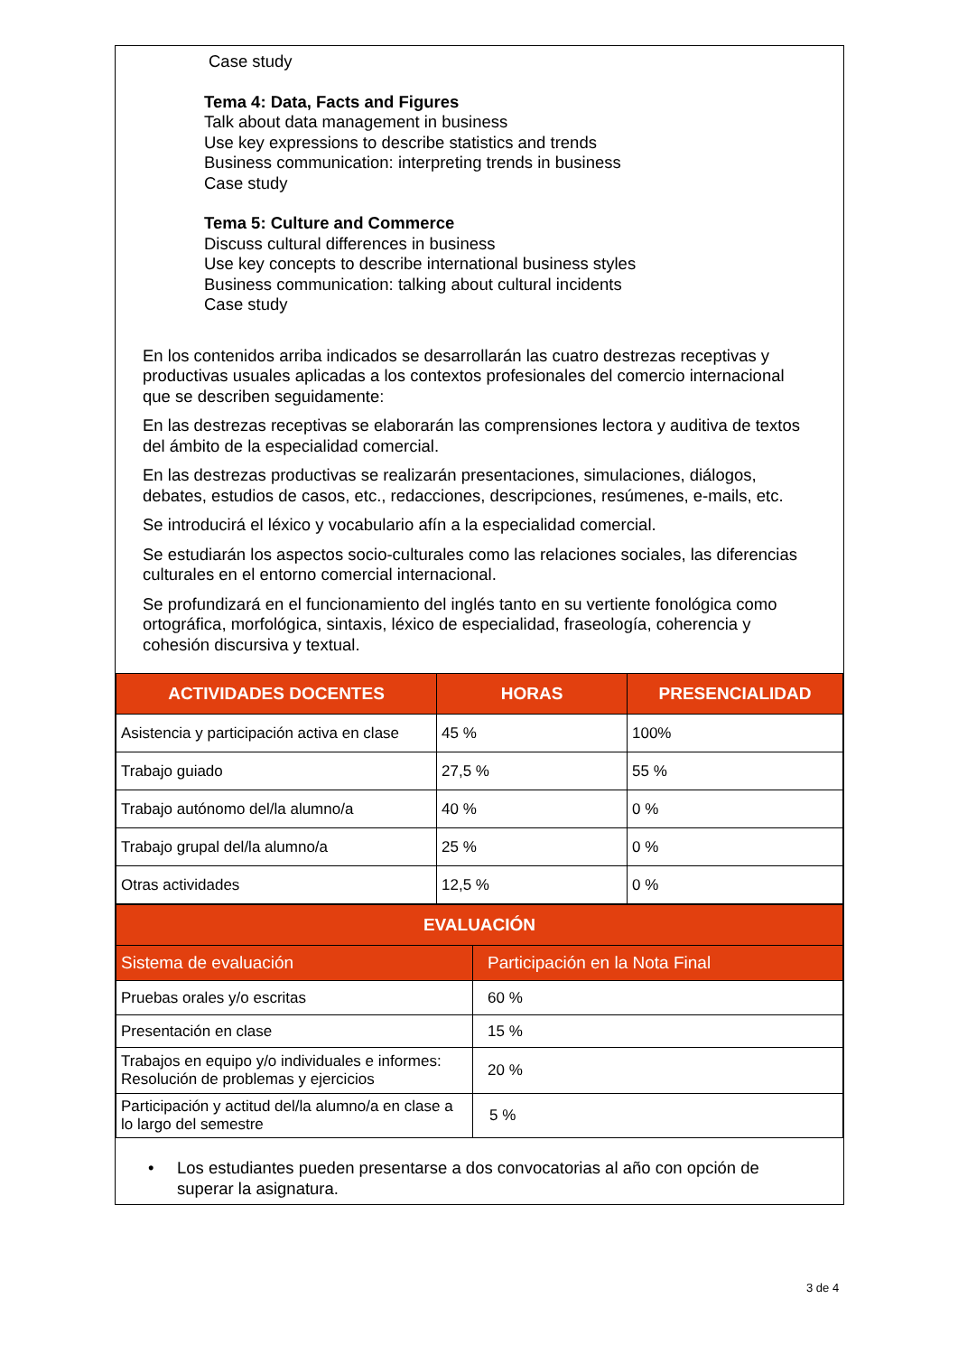Case study
Tema 4: Data, Facts and Figures
Talk about data management in business
Use key expressions to describe statistics and trends
Business communication: interpreting trends in business
Case study
Tema 5: Culture and Commerce
Discuss cultural differences in business
Use key concepts to describe international business styles
Business communication: talking about cultural incidents
Case study
En los contenidos arriba indicados se desarrollarán las cuatro destrezas receptivas y productivas usuales aplicadas a los contextos profesionales del comercio internacional que se describen seguidamente:
En las destrezas receptivas se elaborarán las comprensiones lectora y auditiva de textos del ámbito de la especialidad comercial.
En las destrezas productivas se realizarán presentaciones, simulaciones, diálogos, debates, estudios de casos, etc., redacciones, descripciones, resúmenes, e-mails, etc.
Se introducirá el léxico y vocabulario afín a la especialidad comercial.
Se estudiarán los aspectos socio-culturales como las relaciones sociales, las diferencias culturales en el entorno comercial internacional.
Se profundizará en el funcionamiento del inglés tanto en su vertiente fonológica como ortográfica, morfológica, sintaxis, léxico de especialidad, fraseología, coherencia y cohesión discursiva y textual.
| ACTIVIDADES DOCENTES | HORAS | PRESENCIALIDAD |
| --- | --- | --- |
| Asistencia y participación activa en clase | 45 % | 100% |
| Trabajo guiado | 27,5 % | 55 % |
| Trabajo autónomo del/la alumno/a | 40 % | 0 % |
| Trabajo grupal del/la alumno/a | 25 % | 0 % |
| Otras actividades | 12,5 % | 0 % |
| EVALUACIÓN | |
| --- | --- |
| Sistema de evaluación | Participación en la Nota Final |
| Pruebas orales y/o escritas | 60 % |
| Presentación en clase | 15 % |
| Trabajos en equipo y/o individuales e informes: Resolución de problemas y ejercicios | 20 % |
| Participación y actitud del/la alumno/a en clase a lo largo del semestre | 5 % |
• Los estudiantes pueden presentarse a dos convocatorias al año con opción de superar la asignatura.
3 de 4